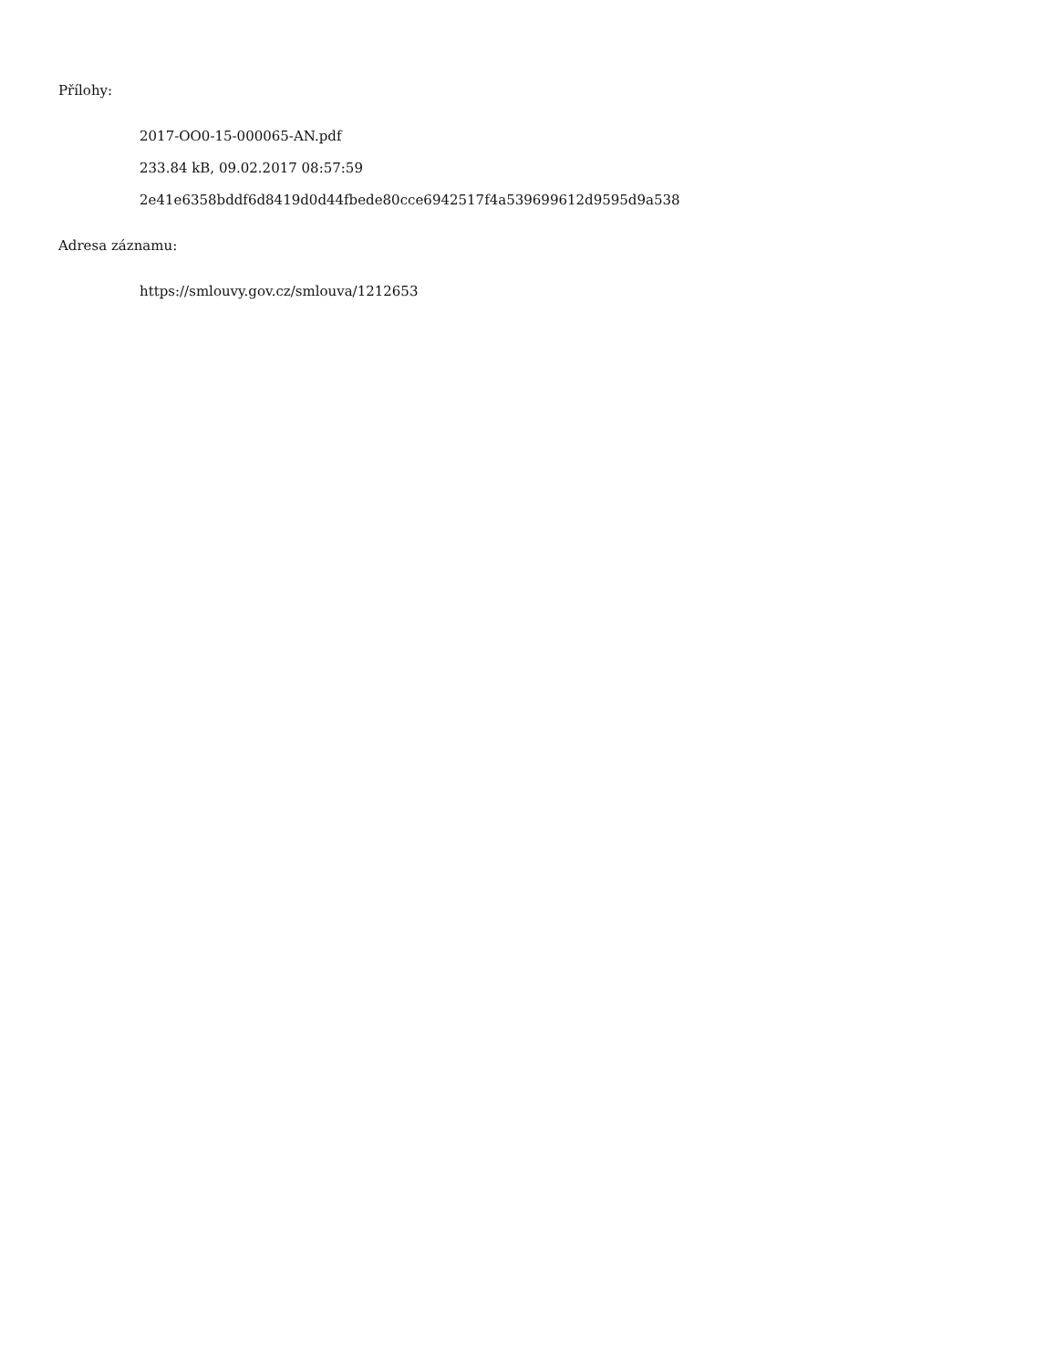Přílohy:
2017-OO0-15-000065-AN.pdf
233.84 kB, 09.02.2017 08:57:59
2e41e6358bddf6d8419d0d44fbede80cce6942517f4a539699612d9595d9a538
Adresa záznamu:
https://smlouvy.gov.cz/smlouva/1212653